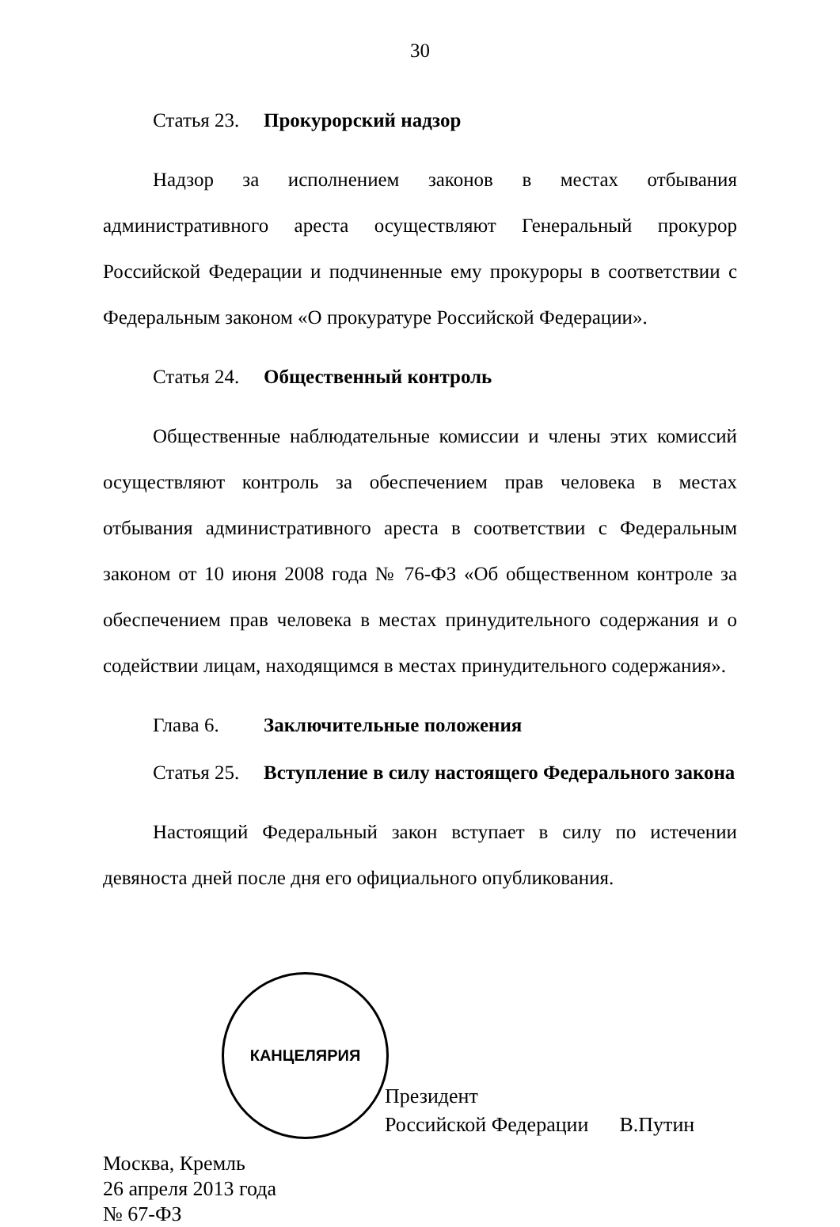30
Статья 23. Прокурорский надзор
Надзор за исполнением законов в местах отбывания административного ареста осуществляют Генеральный прокурор Российской Федерации и подчиненные ему прокуроры в соответствии с Федеральным законом «О прокуратуре Российской Федерации».
Статья 24. Общественный контроль
Общественные наблюдательные комиссии и члены этих комиссий осуществляют контроль за обеспечением прав человека в местах отбывания административного ареста в соответствии с Федеральным законом от 10 июня 2008 года № 76-ФЗ «Об общественном контроле за обеспечением прав человека в местах принудительного содержания и о содействии лицам, находящимся в местах принудительного содержания».
Глава 6. Заключительные положения
Статья 25. Вступление в силу настоящего Федерального закона
Настоящий Федеральный закон вступает в силу по истечении девяноста дней после дня его официального опубликования.
КАНЦЕЛЯРИЯ
Президент
Российской Федерации В.Путин
Москва, Кремль
26 апреля 2013 года
№ 67-ФЗ